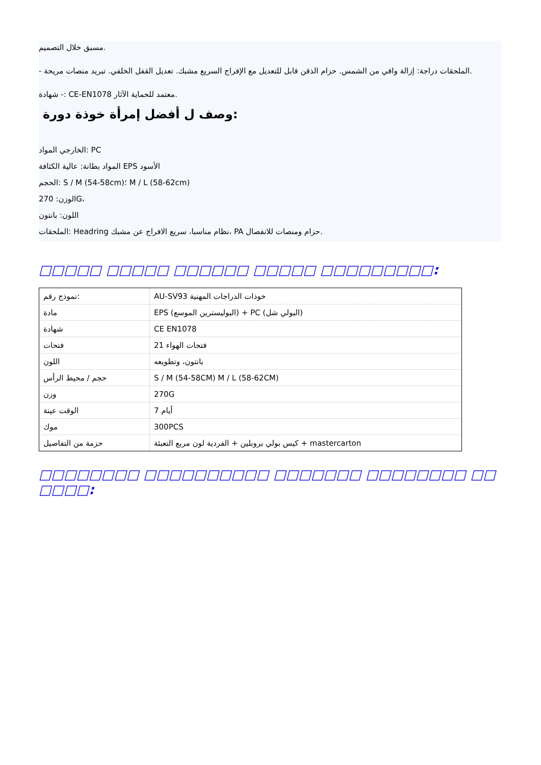مسبق خلال التصميم.
- الملحقات دراجة: إزالة واقي من الشمس. حزام الذقن قابل للتعديل مع الإفراج السريع مشبك. تعديل القفل الخلفي. تبريد منصات مريحة.
شهادة -: CE-EN1078 معتمد للحماية الآثار.
وصف ل أفضل إمرأة خوذة دورة:
الخارجي المواد: PC
المواد بطانة: عالية الكثافة EPS الأسود
الحجم: S / M (54-58cm)؛ M / L (58-62cm)
الوزن: 270G،
اللون: بانتون
الملحقات: Headring نظام مناسبا، سريع الافراج عن مشبك، PA حزام ومنصات للانفصال.
□□□□□ □□□□□ □□□□□□ □□□□□ □□□□□□□□□:
| نموذج رقم: | AU-SV93 خوذات الدراجات المهنية |
| مادة | EPS (البوليسترين الموسع) + PC (البولي شل) |
| شهادة | CE EN1078 |
| فتحات | 21 فتحات الهواء |
| اللون | بانتون، وتطويعه |
| حجم / محيط الرأس | S / M (54-58CM) M / L (58-62CM) |
| وزن | 270G |
| الوقت عينة | 7 أيام |
| موك | 300PCS |
| حزمة من التفاصيل | كيس بولي بروبلين + الفردية لون مربع التعبئة + mastercarton |
□□□□□□□□ □□□□□□□□□□ □□□□□□□ □□□□□□□□ □□ □□□□: